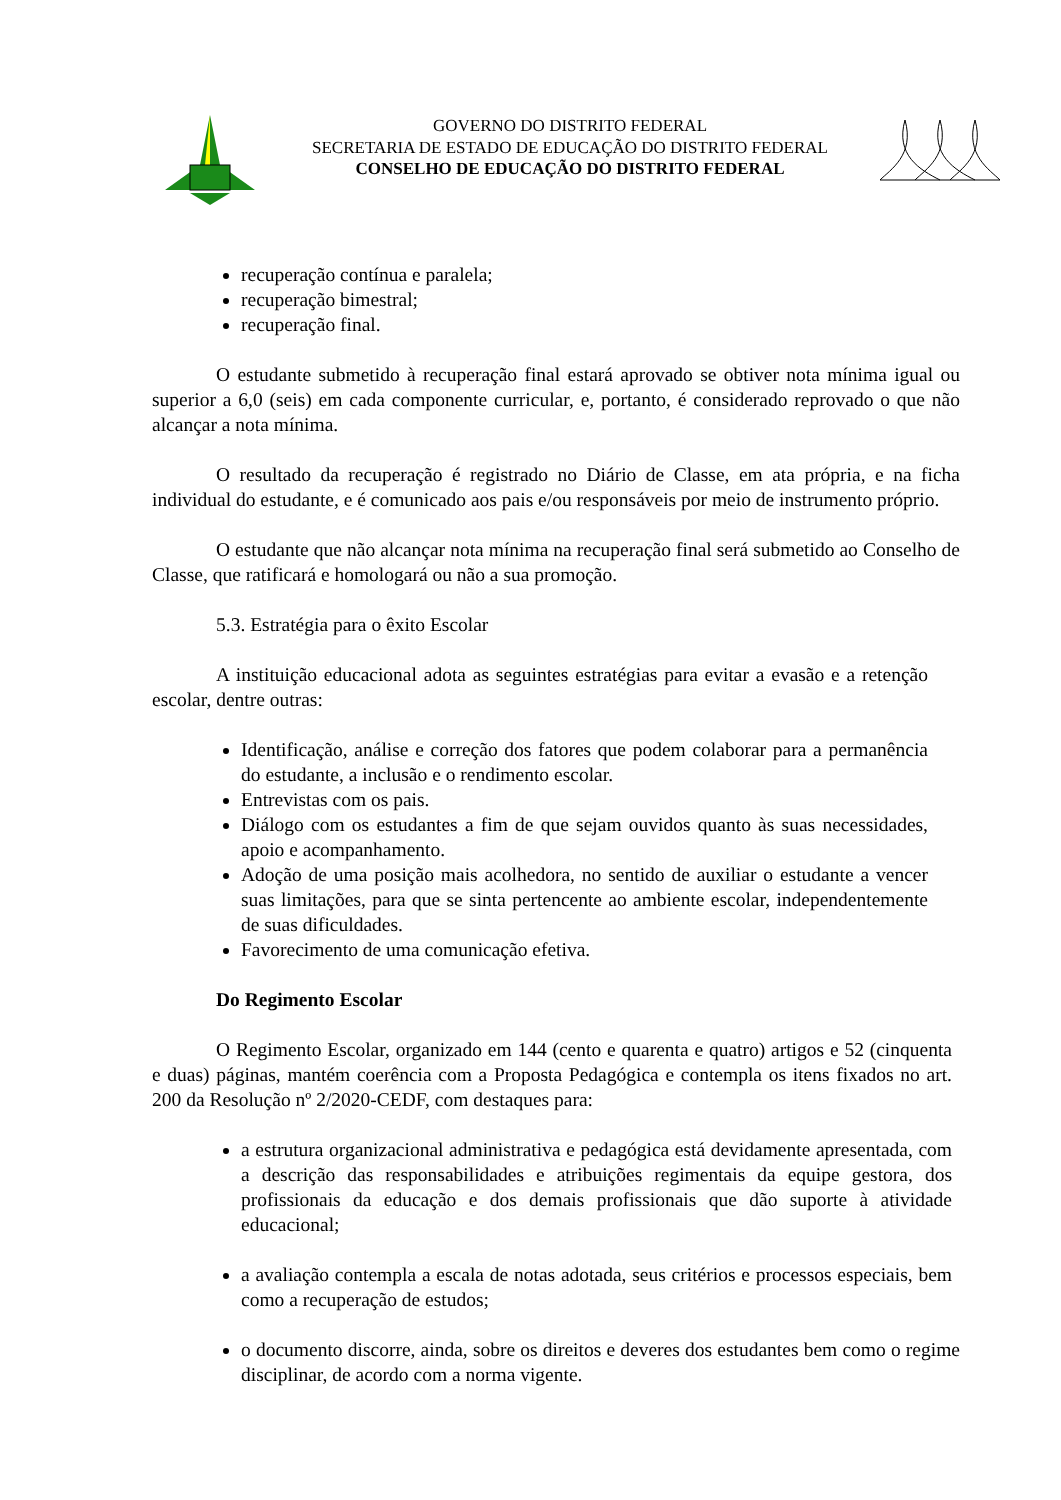GOVERNO DO DISTRITO FEDERAL
SECRETARIA DE ESTADO DE EDUCAÇÃO DO DISTRITO FEDERAL
CONSELHO DE EDUCAÇÃO DO DISTRITO FEDERAL
recuperação contínua e paralela;
recuperação bimestral;
recuperação final.
O estudante submetido à recuperação final estará aprovado se obtiver nota mínima igual ou superior a 6,0 (seis) em cada componente curricular, e, portanto, é considerado reprovado o que não alcançar a nota mínima.
O resultado da recuperação é registrado no Diário de Classe, em ata própria, e na ficha individual do estudante, e é comunicado aos pais e/ou responsáveis por meio de instrumento próprio.
O estudante que não alcançar nota mínima na recuperação final será submetido ao Conselho de Classe, que ratificará e homologará ou não a sua promoção.
5.3. Estratégia para o êxito Escolar
A instituição educacional adota as seguintes estratégias para evitar a evasão e a retenção escolar, dentre outras:
Identificação, análise e correção dos fatores que podem colaborar para a permanência do estudante, a inclusão e o rendimento escolar.
Entrevistas com os pais.
Diálogo com os estudantes a fim de que sejam ouvidos quanto às suas necessidades, apoio e acompanhamento.
Adoção de uma posição mais acolhedora, no sentido de auxiliar o estudante a vencer suas limitações, para que se sinta pertencente ao ambiente escolar, independentemente de suas dificuldades.
Favorecimento de uma comunicação efetiva.
Do Regimento Escolar
O Regimento Escolar, organizado em 144 (cento e quarenta e quatro) artigos e 52 (cinquenta e duas) páginas, mantém coerência com a Proposta Pedagógica e contempla os itens fixados no art. 200 da Resolução nº 2/2020-CEDF, com destaques para:
a estrutura organizacional administrativa e pedagógica está devidamente apresentada, com a descrição das responsabilidades e atribuições regimentais da equipe gestora, dos profissionais da educação e dos demais profissionais que dão suporte à atividade educacional;
a avaliação contempla a escala de notas adotada, seus critérios e processos especiais, bem como a recuperação de estudos;
o documento discorre, ainda, sobre os direitos e deveres dos estudantes bem como o regime disciplinar, de acordo com a norma vigente.